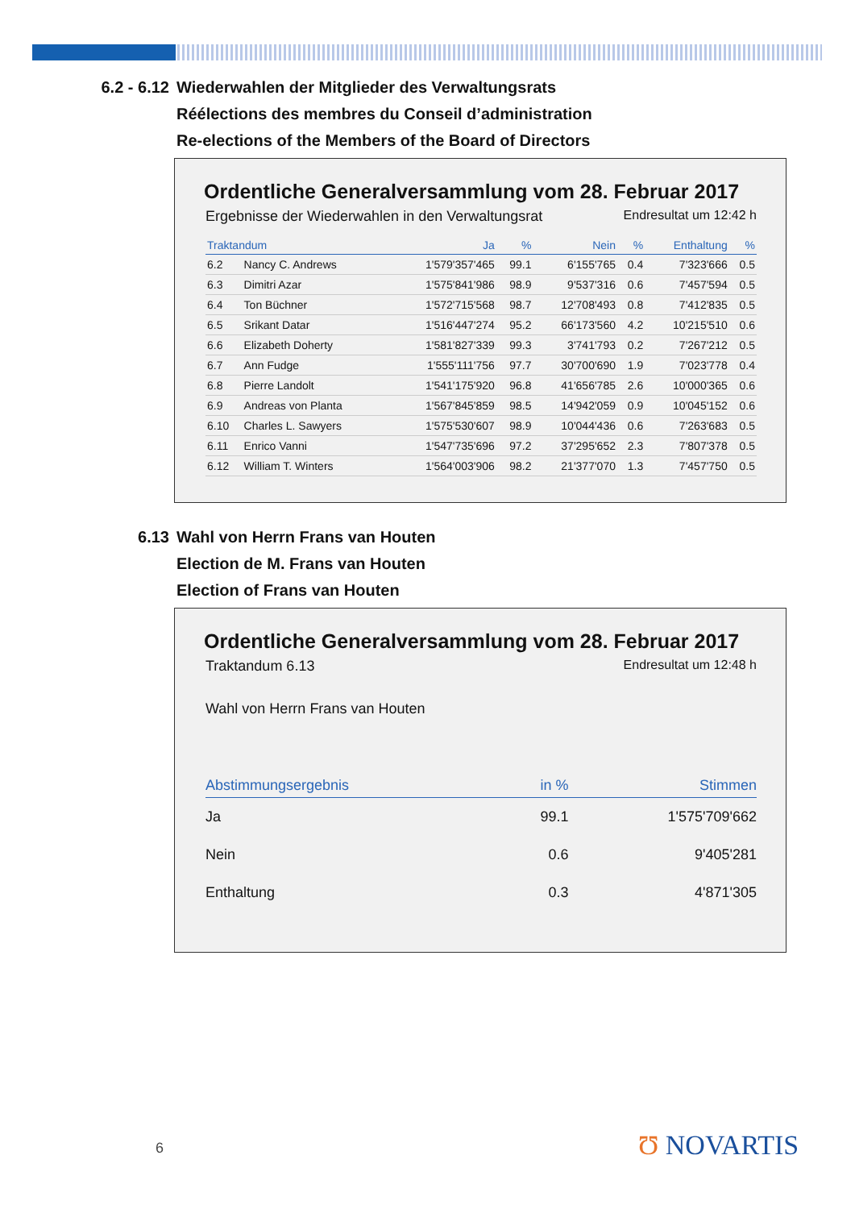6.2 - 6.12 Wiederwahlen der Mitglieder des Verwaltungsrats
Réélections des membres du Conseil d’administration
Re-elections of the Members of the Board of Directors
Ordentliche Generalversammlung vom 28. Februar 2017
Ergebnisse der Wiederwahlen in den Verwaltungsrat Endresultat um 12:42 h
| Traktandum | | Ja | % | Nein | % | Enthaltung | % |
| --- | --- | --- | --- | --- | --- | --- | --- |
| 6.2 | Nancy C. Andrews | 1'579'357'465 | 99.1 | 6'155'765 | 0.4 | 7'323'666 | 0.5 |
| 6.3 | Dimitri Azar | 1'575'841'986 | 98.9 | 9'537'316 | 0.6 | 7'457'594 | 0.5 |
| 6.4 | Ton Büchner | 1'572'715'568 | 98.7 | 12'708'493 | 0.8 | 7'412'835 | 0.5 |
| 6.5 | Srikant Datar | 1'516'447'274 | 95.2 | 66'173'560 | 4.2 | 10'215'510 | 0.6 |
| 6.6 | Elizabeth Doherty | 1'581'827'339 | 99.3 | 3'741'793 | 0.2 | 7'267'212 | 0.5 |
| 6.7 | Ann Fudge | 1'555'111'756 | 97.7 | 30'700'690 | 1.9 | 7'023'778 | 0.4 |
| 6.8 | Pierre Landolt | 1'541'175'920 | 96.8 | 41'656'785 | 2.6 | 10'000'365 | 0.6 |
| 6.9 | Andreas von Planta | 1'567'845'859 | 98.5 | 14'942'059 | 0.9 | 10'045'152 | 0.6 |
| 6.10 | Charles L. Sawyers | 1'575'530'607 | 98.9 | 10'044'436 | 0.6 | 7'263'683 | 0.5 |
| 6.11 | Enrico Vanni | 1'547'735'696 | 97.2 | 37'295'652 | 2.3 | 7'807'378 | 0.5 |
| 6.12 | William T. Winters | 1'564'003'906 | 98.2 | 21'377'070 | 1.3 | 7'457'750 | 0.5 |
6.13 Wahl von Herrn Frans van Houten
Election de M. Frans van Houten
Election of Frans van Houten
Ordentliche Generalversammlung vom 28. Februar 2017
Traktandum 6.13 Endresultat um 12:48 h
Wahl von Herrn Frans van Houten
| Abstimmungsergebnis | in % | Stimmen |
| --- | --- | --- |
| Ja | 99.1 | 1'575'709'662 |
| Nein | 0.6 | 9'405'281 |
| Enthaltung | 0.3 | 4'871'305 |
6 Ʊ NOVARTIS